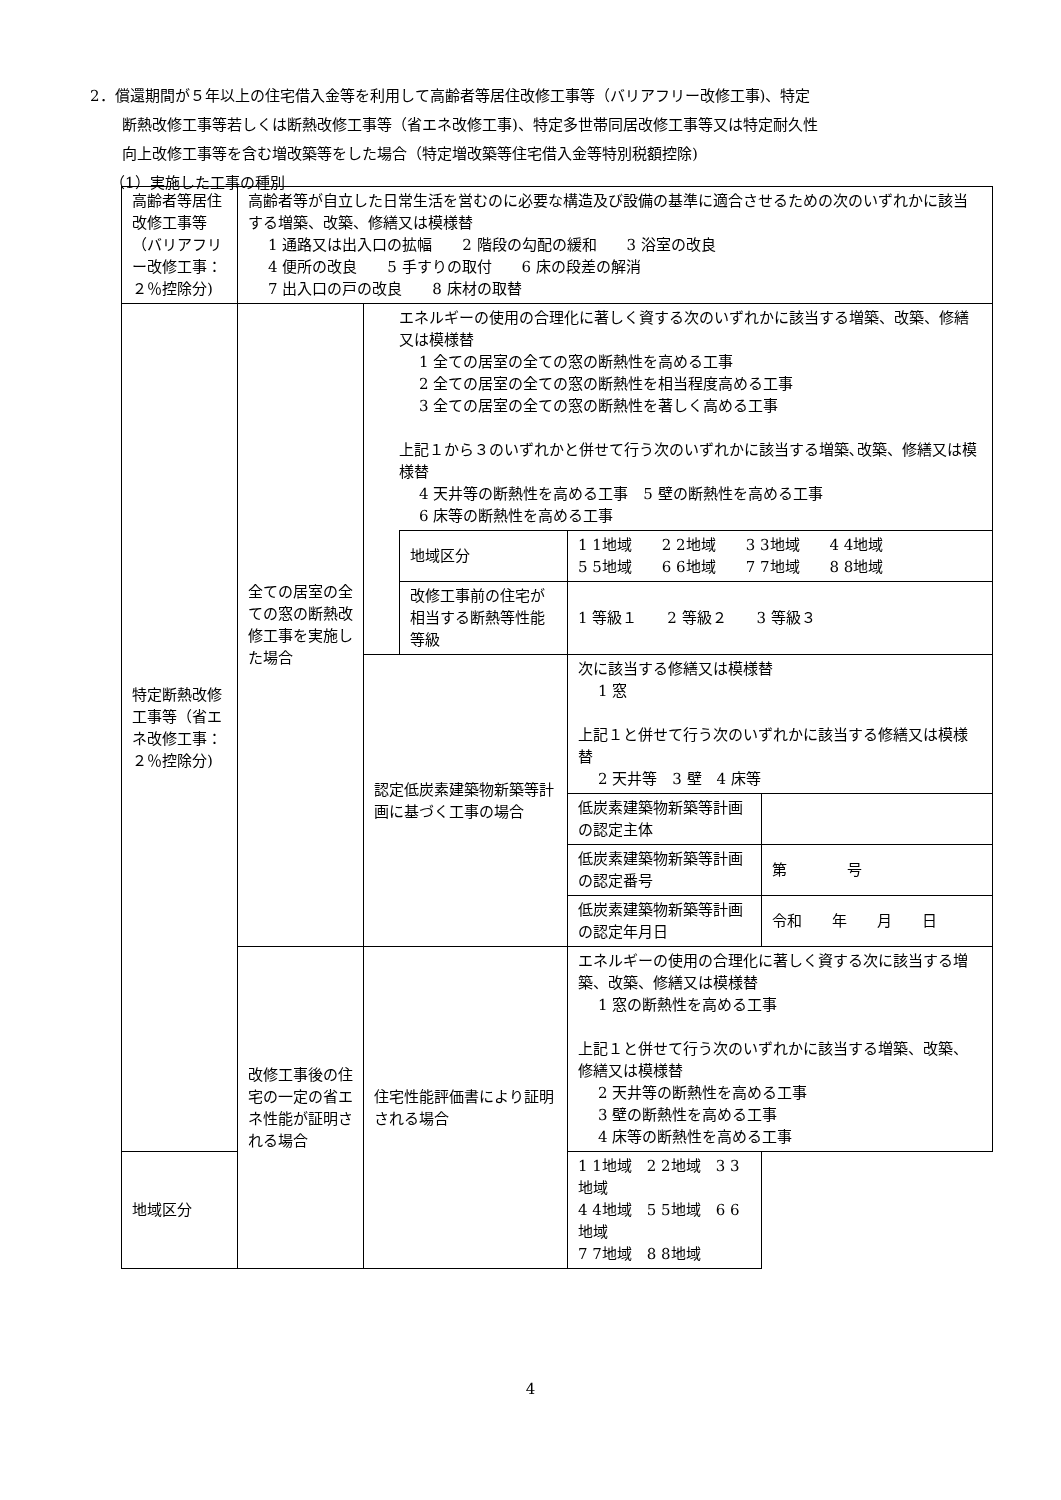2．償還期間が５年以上の住宅借入金等を利用して高齢者等居住改修工事等（バリアフリー改修工事)、特定
断熱改修工事等若しくは断熱改修工事等（省エネ改修工事)、特定多世帯同居改修工事等又は特定耐久性
向上改修工事等を含む増改築等をした場合（特定増改築等住宅借入金等特別税額控除)
（1）実施した工事の種別
| 高齢者等居住改修工事等（バリアフリー改修工事：２％控除分) | 高齢者等が自立した日常生活を営むのに必要な構造及び設備の基準に適合させるための次のいずれかに該当する増築、改築、修繕又は模様替 1 通路又は出入口の拡幅 2 階段の勾配の緩和 3 浴室の改良 4 便所の改良 5 手すりの取付 6 床の段差の解消 7 出入口の戸の改良 8 床材の取替 | | | | |
| 特定断熱改修工事等（省エネ改修工事：２％控除分) | 全ての居室の全ての窓の断熱改修工事を実施した場合 | エネルギーの使用の合理化に著しく資する次のいずれかに該当する増築、改築、修繕又は模様替 1 全ての居室の全ての窓の断熱性を高める工事 2 全ての居室の全ての窓の断熱性を相当程度高める工事 3 全ての居室の全ての窓の断熱性を著しく高める工事 上記１から３のいずれかと併せて行う次のいずれかに該当する増築､改築、修繕又は模様替 4 天井等の断熱性を高める工事 5 壁の断熱性を高める工事 6 床等の断熱性を高める工事 | | | |
| | | | 地域区分 | 1 1地域 2 2地域 3 3地域 4 4地域 5 5地域 6 6地域 7 7地域 8 8地域 | |
| | | | 改修工事前の住宅が相当する断熱等性能等級 | 1 等級１ 2 等級２ 3 等級３ | |
| | | 認定低炭素建築物新築等計画に基づく工事の場合 | | 次に該当する修繕又は模様替 1 窓 上記１と併せて行う次のいずれかに該当する修繕又は模様替 2 天井等 3 壁 4 床等 | |
| | | | | 低炭素建築物新築等計画の認定主体 | |
| | | | | 低炭素建築物新築等計画の認定番号 | 第 号 |
| | | | | 低炭素建築物新築等計画の認定年月日 | 令和 年 月 日 |
| | 改修工事後の住宅の一定の省エネ性能が証明される場合 | 住宅性能評価書により証明される場合 | | エネルギーの使用の合理化に著しく資する次に該当する増築、改築、修繕又は模様替 1 窓の断熱性を高める工事 上記１と併せて行う次のいずれかに該当する増築、改築、修繕又は模様替 2 天井等の断熱性を高める工事 3 壁の断熱性を高める工事 4 床等の断熱性を高める工事 | |
| 地域区分 | | | | 1 1地域 2 2地域 3 3地域 4 4地域 5 5地域 6 6地域 7 7地域 8 8地域 | |
4